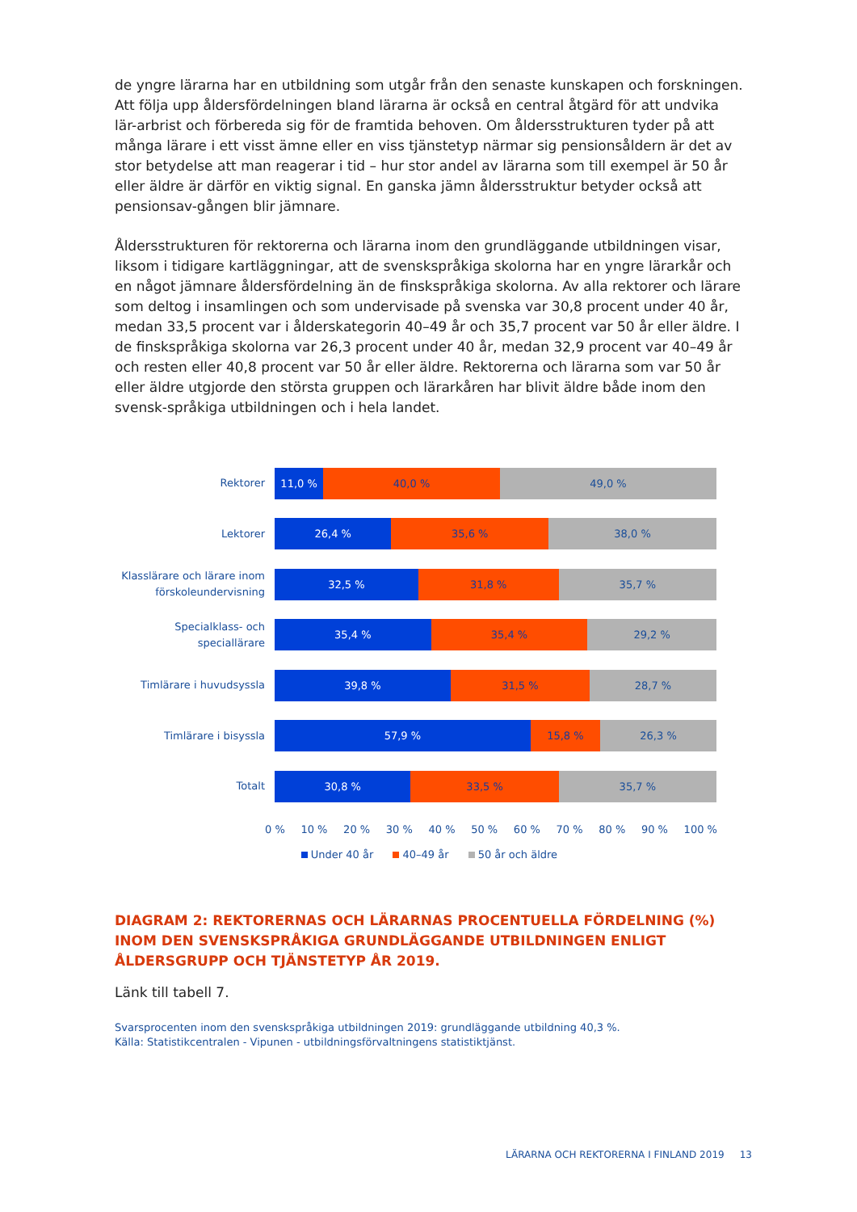de yngre lärarna har en utbildning som utgår från den senaste kunskapen och forskningen. Att följa upp åldersfördelningen bland lärarna är också en central åtgärd för att undvika lär-arbrist och förbereda sig för de framtida behoven. Om åldersstrukturen tyder på att många lärare i ett visst ämne eller en viss tjänstetyp närmar sig pensionsåldern är det av stor betydelse att man reagerar i tid – hur stor andel av lärarna som till exempel är 50 år eller äldre är därför en viktig signal. En ganska jämn åldersstruktur betyder också att pensionsav-gången blir jämnare.
Åldersstrukturen för rektorerna och lärarna inom den grundläggande utbildningen visar, liksom i tidigare kartläggningar, att de svenskspråkiga skolorna har en yngre lärarkår och en något jämnare åldersfördelning än de finskspråkiga skolorna. Av alla rektorer och lärare som deltog i insamlingen och som undervisade på svenska var 30,8 procent under 40 år, medan 33,5 procent var i ålderskategorin 40–49 år och 35,7 procent var 50 år eller äldre. I de finskspråkiga skolorna var 26,3 procent under 40 år, medan 32,9 procent var 40–49 år och resten eller 40,8 procent var 50 år eller äldre. Rektorerna och lärarna som var 50 år eller äldre utgjorde den största gruppen och lärarkåren har blivit äldre både inom den svensk-språkiga utbildningen och i hela landet.
Rektorer
11,0 % 40,0 % 49,0 %
Lektorer
26,4 % 35,6 % 38,0 %
Klasslärare och lärare inom förskoleundervisning
32,5 % 31,8 % 35,7 %
Specialklass- och speciallärare
35,4 % 35,4 % 29,2 %
Timlärare i huvudsyssla
39,8 % 31,5 % 28,7 %
Timlärare i bisyssla
57,9 % 15,8 % 26,3 %
Totalt
30,8 % 33,5 % 35,7 %
0 % 10 % 20 % 30 % 40 % 50 % 60 % 70 % 80 % 90 % 100 %
Under 40 år 40–49 år 50 år och äldre
DIAGRAM 2: REKTORERNAS OCH LÄRARNAS PROCENTUELLA FÖRDELNING (%) INOM DEN SVENSKSPRÅKIGA GRUNDLÄGGANDE UTBILDNINGEN ENLIGT ÅLDERSGRUPP OCH TJÄNSTETYP ÅR 2019.
Länk till tabell 7.
Svarsprocenten inom den svenskspråkiga utbildningen 2019: grundläggande utbildning 40,3 %.
Källa: Statistikcentralen - Vipunen - utbildningsförvaltningens statistiktjänst.
LÄRARNA OCH REKTORERNA I FINLAND 2019 13